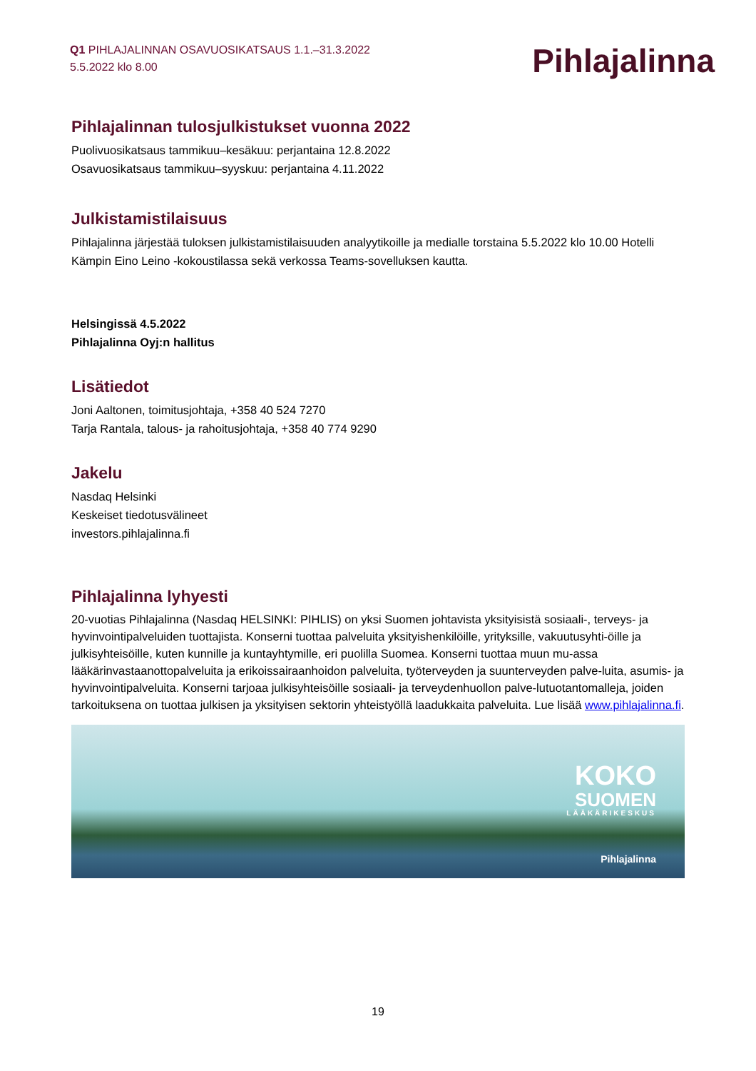Q1 PIHLAJALINNAN OSAVUOSIKATSAUS 1.1.–31.3.2022
5.5.2022 klo 8.00
Pihlajalinna
Pihlajalinnan tulosjulkistukset vuonna 2022
Puolivuosikatsaus tammikuu–kesäkuu: perjantaina 12.8.2022
Osavuosikatsaus tammikuu–syyskuu: perjantaina 4.11.2022
Julkistamistilaisuus
Pihlajalinna järjestää tuloksen julkistamistilaisuuden analyytikoille ja medialle torstaina 5.5.2022 klo 10.00 Hotelli Kämpin Eino Leino -kokoustilassa sekä verkossa Teams-sovelluksen kautta.
Helsingissä 4.5.2022
Pihlajalinna Oyj:n hallitus
Lisätiedot
Joni Aaltonen, toimitusjohtaja, +358 40 524 7270
Tarja Rantala, talous- ja rahoitusjohtaja, +358 40 774 9290
Jakelu
Nasdaq Helsinki
Keskeiset tiedotusvälineet
investors.pihlajalinna.fi
Pihlajalinna lyhyesti
20-vuotias Pihlajalinna (Nasdaq HELSINKI: PIHLIS) on yksi Suomen johtavista yksityisistä sosiaali-, terveys- ja hyvinvointipalveluiden tuottajista. Konserni tuottaa palveluita yksityishenkilöille, yrityksille, vakuutusyhti-öille ja julkisyhteisöille, kuten kunnille ja kuntayhtymille, eri puolilla Suomea. Konserni tuottaa muun mu-assa lääkärinvastaanottopalveluita ja erikoissairaanhoidon palveluita, työterveyden ja suunterveyden palve-luita, asumis- ja hyvinvointipalveluita. Konserni tarjoaa julkisyhteisöille sosiaali- ja terveydenhuollon palve-lutuotantomalleja, joiden tarkoituksena on tuottaa julkisen ja yksityisen sektorin yhteistyöllä laadukkaita palveluita. Lue lisää www.pihlajalinna.fi.
KOKO
SUOMEN
LÄÄKÄRIKESKUS
Pihlajalinna
19